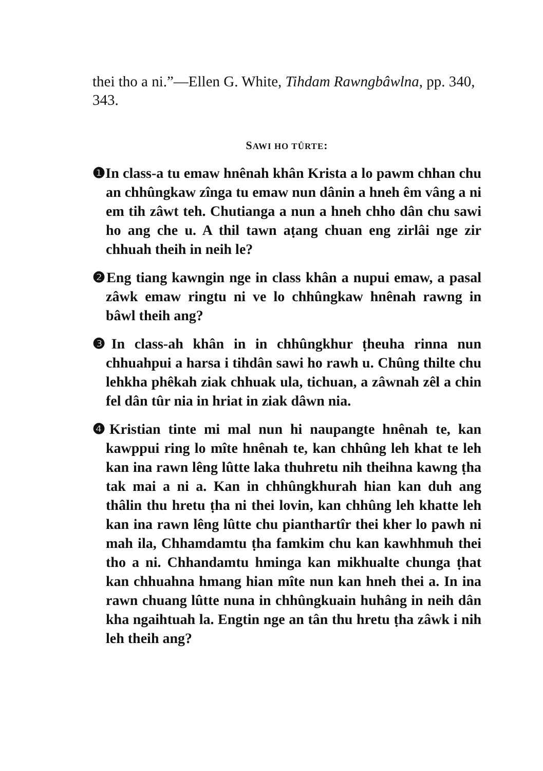thei tho a ni.”—Ellen G. White, Tihdam Rawngbâwlna, pp. 340, 343.
SAWI HO TÛRTE:
❶In class-a tu emaw hnênah khân Krista a lo pawm chhan chu an chhûngkaw zînga tu emaw nun dânin a hneh êm vâng a ni em tih zâwt teh. Chutianga a nun a hneh chho dân chu sawi ho ang che u. A thil tawn aṭang chuan eng zirlâi nge zir chhuah theih in neih le?
❷Eng tiang kawngin nge in class khân a nupui emaw, a pasal zâwk emaw ringtu ni ve lo chhûngkaw hnênah rawng in bâwl theih ang?
❸In class-ah khân in in chhûngkhur ṭheuha rinna nun chhuahpui a harsa i tihdân sawi ho rawh u. Chûng thilte chu lehkha phêkah ziak chhuak ula, tichuan, a zâwnah zêl a chin fel dân tûr nia in hriat in ziak dâwn nia.
❹Kristian tinte mi mal nun hi naupangte hnênah te, kan kawppui ring lo mîte hnênah te, kan chhûng leh khat te leh kan ina rawn lêng lûtte laka thuhretu nih theihna kawng ṭha tak mai a ni a. Kan in chhûngkhurah hian kan duh ang thâlin thu hretu ṭha ni thei lovin, kan chhûng leh khatte leh kan ina rawn lêng lûtte chu pianthartîr thei kher lo pawh ni mah ila, Chhamdamtu ṭha famkim chu kan kawhhmuh thei tho a ni. Chhandamtu hminga kan mikhualte chunga ṭhat kan chhuahna hmang hian mîte nun kan hneh thei a. In ina rawn chuang lûtte nuna in chhûngkuain huhâng in neih dân kha ngaihtuah la. Engtin nge an tân thu hretu ṭha zâwk i nih leh theih ang?